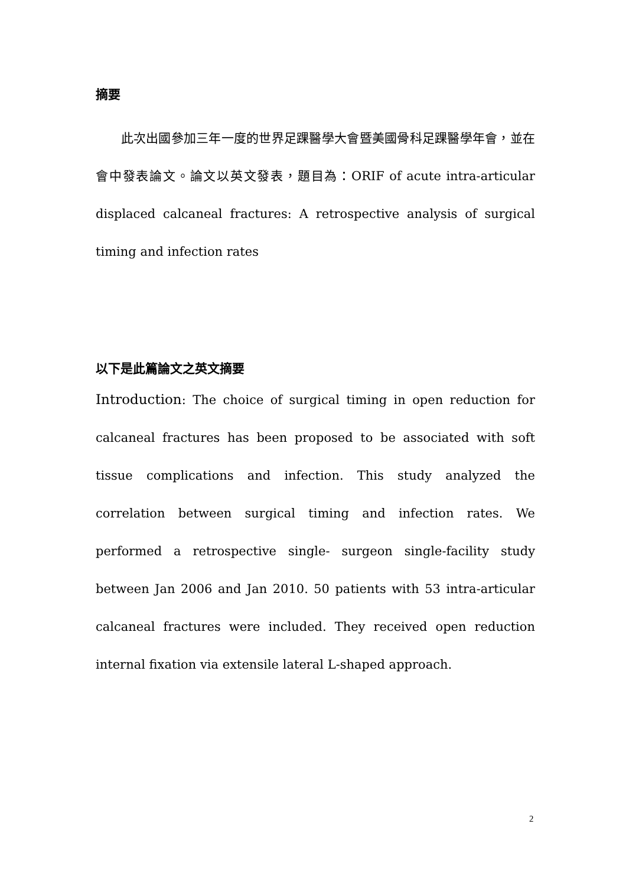摘要
　　此次出國參加三年一度的世界足踝醫學大會暨美國骨科足踝醫學年會，並在會中發表論文。論文以英文發表，題目為：ORIF of acute intra-articular displaced calcaneal fractures: A retrospective analysis of surgical timing and infection rates
以下是此篇論文之英文摘要
Introduction: The choice of surgical timing in open reduction for calcaneal fractures has been proposed to be associated with soft tissue complications and infection. This study analyzed the correlation between surgical timing and infection rates. We performed a retrospective single- surgeon single-facility study between Jan 2006 and Jan 2010. 50 patients with 53 intra-articular calcaneal fractures were included. They received open reduction internal fixation via extensile lateral L-shaped approach.
2